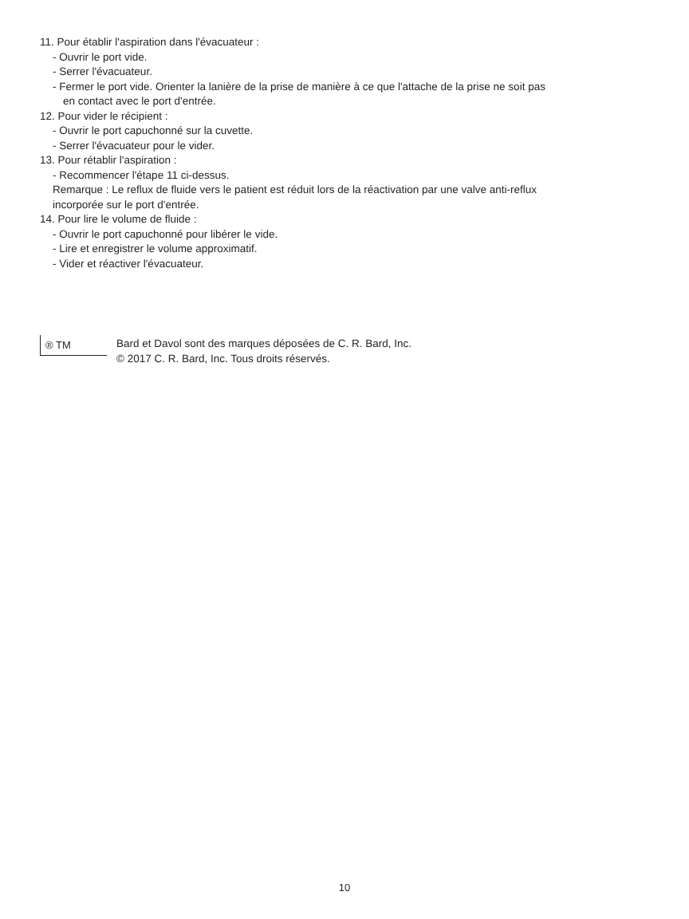11. Pour établir l'aspiration dans l'évacuateur :
- Ouvrir le port vide.
- Serrer l'évacuateur.
- Fermer le port vide. Orienter la lanière de la prise de manière à ce que l'attache de la prise ne soit pas
en contact avec le port d'entrée.
12. Pour vider le récipient :
- Ouvrir le port capuchonné sur la cuvette.
- Serrer l'évacuateur pour le vider.
13. Pour rétablir l'aspiration :
- Recommencer l'étape 11 ci-dessus.
Remarque : Le reflux de fluide vers le patient est réduit lors de la réactivation par une valve anti-reflux
incorporée sur le port d'entrée.
14. Pour lire le volume de fluide :
- Ouvrir le port capuchonné pour libérer le vide.
- Lire et enregistrer le volume approximatif.
- Vider et réactiver l'évacuateur.
® TM
Bard et Davol sont des marques déposées de C. R. Bard, Inc.
© 2017 C. R. Bard, Inc. Tous droits réservés.
10